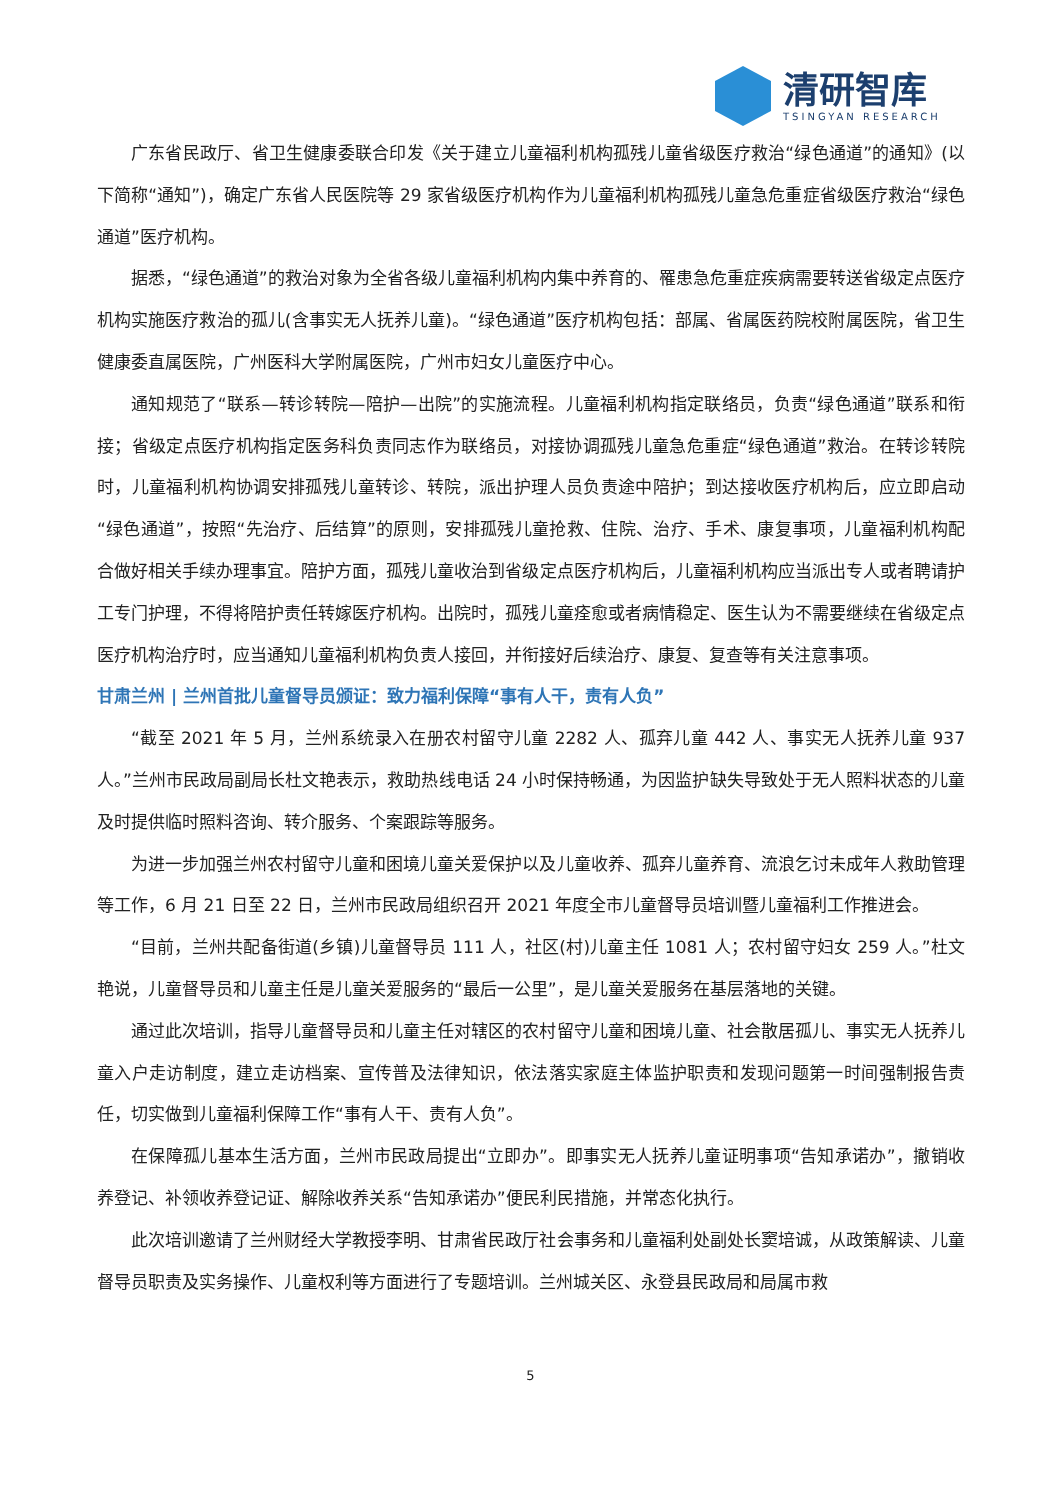清研智库
TSINGYAN RESEARCH
广东省民政厅、省卫生健康委联合印发《关于建立儿童福利机构孤残儿童省级医疗救治“绿色通道”的通知》(以下简称“通知”)，确定广东省人民医院等 29 家省级医疗机构作为儿童福利机构孤残儿童急危重症省级医疗救治“绿色通道”医疗机构。
据悉，“绿色通道”的救治对象为全省各级儿童福利机构内集中养育的、罹患急危重症疾病需要转送省级定点医疗机构实施医疗救治的孤儿(含事实无人抚养儿童)。“绿色通道”医疗机构包括：部属、省属医药院校附属医院，省卫生健康委直属医院，广州医科大学附属医院，广州市妇女儿童医疗中心。
通知规范了“联系—转诊转院—陪护—出院”的实施流程。儿童福利机构指定联络员，负责“绿色通道”联系和衔接；省级定点医疗机构指定医务科负责同志作为联络员，对接协调孤残儿童急危重症“绿色通道”救治。在转诊转院时，儿童福利机构协调安排孤残儿童转诊、转院，派出护理人员负责途中陪护；到达接收医疗机构后，应立即启动“绿色通道”，按照“先治疗、后结算”的原则，安排孤残儿童抢救、住院、治疗、手术、康复事项，儿童福利机构配合做好相关手续办理事宜。陪护方面，孤残儿童收治到省级定点医疗机构后，儿童福利机构应当派出专人或者聘请护工专门护理，不得将陪护责任转嫁医疗机构。出院时，孤残儿童痊愈或者病情稳定、医生认为不需要继续在省级定点医疗机构治疗时，应当通知儿童福利机构负责人接回，并衔接好后续治疗、康复、复查等有关注意事项。
甘肃兰州 | 兰州首批儿童督导员颁证：致力福利保障“事有人干，责有人负”
“截至 2021 年 5 月，兰州系统录入在册农村留守儿童 2282 人、孤弃儿童 442 人、事实无人抚养儿童 937 人。”兰州市民政局副局长杜文艳表示，救助热线电话 24 小时保持畅通，为因监护缺失导致处于无人照料状态的儿童及时提供临时照料咨询、转介服务、个案跟踪等服务。
为进一步加强兰州农村留守儿童和困境儿童关爱保护以及儿童收养、孤弃儿童养育、流浪乞讨未成年人救助管理等工作，6 月 21 日至 22 日，兰州市民政局组织召开 2021 年度全市儿童督导员培训暨儿童福利工作推进会。
“目前，兰州共配备街道(乡镇)儿童督导员 111 人，社区(村)儿童主任 1081 人；农村留守妇女 259 人。”杜文艳说，儿童督导员和儿童主任是儿童关爱服务的“最后一公里”，是儿童关爱服务在基层落地的关键。
通过此次培训，指导儿童督导员和儿童主任对辖区的农村留守儿童和困境儿童、社会散居孤儿、事实无人抚养儿童入户走访制度，建立走访档案、宣传普及法律知识，依法落实家庭主体监护职责和发现问题第一时间强制报告责任，切实做到儿童福利保障工作“事有人干、责有人负”。
在保障孤儿基本生活方面，兰州市民政局提出“立即办”。即事实无人抚养儿童证明事项“告知承诺办”，撤销收养登记、补领收养登记证、解除收养关系“告知承诺办”便民利民措施，并常态化执行。
此次培训邀请了兰州财经大学教授李明、甘肃省民政厅社会事务和儿童福利处副处长窦培诚，从政策解读、儿童督导员职责及实务操作、儿童权利等方面进行了专题培训。兰州城关区、永登县民政局和局属市救
5